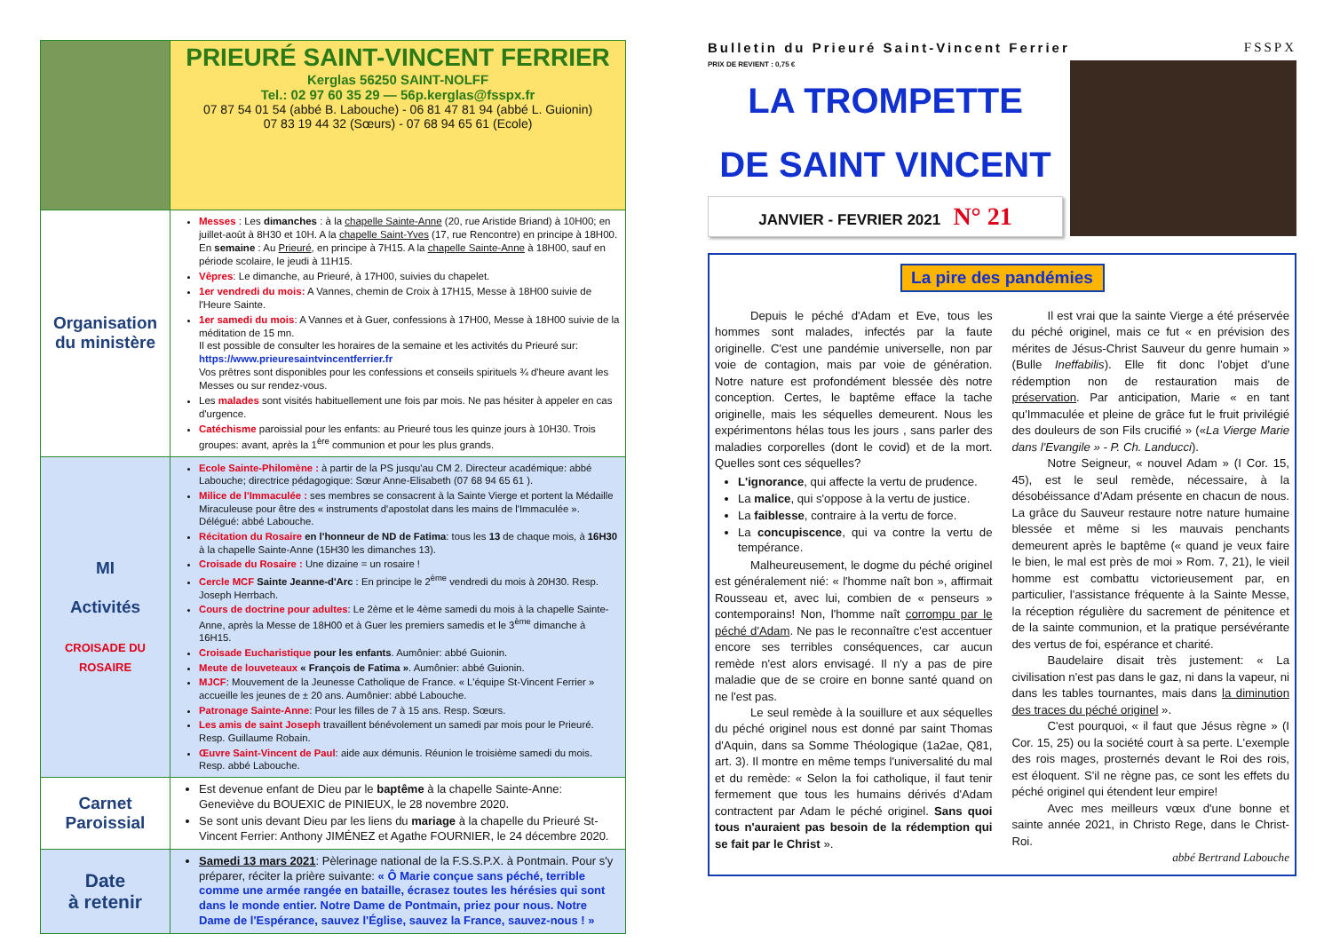| | PRIEURÉ SAINT-VINCENT FERRIER Kerglas 56250 SAINT-NOLFF Tel.: 02 97 60 35 29 — 56p.kerglas@fsspx.fr 07 87 54 01 54 (abbé B. Labouche) - 06 81 47 81 94 (abbé L. Guionin) 07 83 19 44 32 (Sœurs) - 07 68 94 65 61 (Ecole) |
| Organisation du ministère | Messes : Les dimanches : à la chapelle Sainte-Anne (20, rue Aristide Briand) à 10H00; en juillet-août à 8H30 et 10H. A la chapelle Saint-Yves (17, rue Rencontre) en principe à 18H00. En semaine : Au Prieuré , en principe à 7H15. A la chapelle Sainte-Anne à 18H00, sauf en période scolaire, le jeudi à 11H15. Vêpres : Le dimanche, au Prieuré, à 17H00, suivies du chapelet. 1er vendredi du mois: A Vannes, chemin de Croix à 17H15, Messe à 18H00 suivie de l'Heure Sainte. 1er samedi du mois : A Vannes et à Guer, confessions à 17H00, Messe à 18H00 suivie de la méditation de 15 mn. Il est possible de consulter les horaires de la semaine et les activités du Prieuré sur: https://www.prieuresaintvincentferrier.fr Vos prêtres sont disponibles pour les confessions et conseils spirituels ¾ d'heure avant les Messes ou sur rendez-vous. Les malades sont visités habituellement une fois par mois. Ne pas hésiter à appeler en cas d'urgence. Catéchisme paroissial pour les enfants: au Prieuré tous les quinze jours à 10H30. Trois groupes: avant, après la 1<sup>ère</sup> communion et pour les plus grands. |
| MI Activités CROISADE DU ROSAIRE | Ecole Sainte-Philomène : à partir de la PS jusqu'au CM 2. Directeur académique: abbé Labouche; directrice pédagogique: Sœur Anne-Elisabeth (07 68 94 65 61 ). Milice de l'Immaculée : ses membres se consacrent à la Sainte Vierge et portent la Médaille Miraculeuse pour être des « instruments d'apostolat dans les mains de l'Immaculée ». Délégué: abbé Labouche. Récitation du Rosaire en l'honneur de ND de Fatima : tous les 13 de chaque mois, à 16H30 à la chapelle Sainte-Anne (15H30 les dimanches 13). Croisade du Rosaire : Une dizaine = un rosaire ! Cercle MCF Sainte Jeanne-d'Arc : En principe le 2<sup>ème</sup> vendredi du mois à 20H30. Resp. Joseph Herrbach. Cours de doctrine pour adultes : Le 2ème et le 4ème samedi du mois à la chapelle Sainte-Anne, après la Messe de 18H00 et à Guer les premiers samedis et le 3<sup>ème</sup> dimanche à 16H15. Croisade Eucharistique pour les enfants . Aumônier: abbé Guionin. Meute de louveteaux « François de Fatima » . Aumônier: abbé Guionin. MJCF : Mouvement de la Jeunesse Catholique de France. « L'équipe St-Vincent Ferrier » accueille les jeunes de ± 20 ans. Aumônier: abbé Labouche. Patronage Sainte-Anne : Pour les filles de 7 à 15 ans. Resp. Sœurs. Les amis de saint Joseph travaillent bénévolement un samedi par mois pour le Prieuré. Resp. Guillaume Robain. Œuvre Saint-Vincent de Paul : aide aux démunis. Réunion le troisième samedi du mois. Resp. abbé Labouche. |
| Carnet Paroissial | Est devenue enfant de Dieu par le baptême à la chapelle Sainte-Anne: Geneviève du BOUEXIC de PINIEUX, le 28 novembre 2020. Se sont unis devant Dieu par les liens du mariage à la chapelle du Prieuré St-Vincent Ferrier: Anthony JIMÉNEZ et Agathe FOURNIER, le 24 décembre 2020. |
| Date à retenir | Samedi 13 mars 2021 : Pèlerinage national de la F.S.S.P.X. à Pontmain. Pour s'y préparer, réciter la prière suivante: « Ô Marie conçue sans péché, terrible comme une armée rangée en bataille, écrasez toutes les hérésies qui sont dans le monde entier. Notre Dame de Pontmain, priez pour nous. Notre Dame de l'Espérance, sauvez l'Église, sauvez la France, sauvez-nous ! » |
Bulletin du Prieuré Saint-Vincent Ferrier FSSPX
PRIX DE REVIENT : 0,75 €
LA TROMPETTE
DE SAINT VINCENT
JANVIER - FEVRIER 2021 N° 21
La pire des pandémies
Depuis le péché d'Adam et Eve, tous les hommes sont malades, infectés par la faute originelle. C'est une pandémie universelle, non par voie de contagion, mais par voie de génération. Notre nature est profondément blessée dès notre conception. Certes, le baptême efface la tache originelle, mais les séquelles demeurent. Nous les expérimentons hélas tous les jours , sans parler des maladies corporelles (dont le covid) et de la mort. Quelles sont ces séquelles?
L'ignorance, qui affecte la vertu de prudence.
La malice, qui s'oppose à la vertu de justice.
La faiblesse, contraire à la vertu de force.
La concupiscence, qui va contre la vertu de tempérance.
Malheureusement, le dogme du péché originel est généralement nié: « l'homme naît bon », affirmait Rousseau et, avec lui, combien de « penseurs » contemporains! Non, l'homme naît corrompu par le péché d'Adam. Ne pas le reconnaître c'est accentuer encore ses terribles conséquences, car aucun remède n'est alors envisagé. Il n'y a pas de pire maladie que de se croire en bonne santé quand on ne l'est pas.
Le seul remède à la souillure et aux séquelles du péché originel nous est donné par saint Thomas d'Aquin, dans sa Somme Théologique (1a2ae, Q81, art. 3). Il montre en même temps l'universalité du mal et du remède: « Selon la foi catholique, il faut tenir fermement que tous les humains dérivés d'Adam contractent par Adam le péché originel. Sans quoi tous n'auraient pas besoin de la rédemption qui se fait par le Christ ».
Il est vrai que la sainte Vierge a été préservée du péché originel, mais ce fut « en prévision des mérites de Jésus-Christ Sauveur du genre humain » (Bulle Ineffabilis). Elle fit donc l'objet d'une rédemption non de restauration mais de préservation. Par anticipation, Marie « en tant qu'Immaculée et pleine de grâce fut le fruit privilégié des douleurs de son Fils crucifié » («La Vierge Marie dans l'Evangile » - P. Ch. Landucci).
Notre Seigneur, « nouvel Adam » (I Cor. 15, 45), est le seul remède, nécessaire, à la désobéissance d'Adam présente en chacun de nous. La grâce du Sauveur restaure notre nature humaine blessée et même si les mauvais penchants demeurent après le baptême (« quand je veux faire le bien, le mal est près de moi » Rom. 7, 21), le vieil homme est combattu victorieusement par, en particulier, l'assistance fréquente à la Sainte Messe, la réception régulière du sacrement de pénitence et de la sainte communion, et la pratique persévérante des vertus de foi, espérance et charité.
Baudelaire disait très justement: « La civilisation n'est pas dans le gaz, ni dans la vapeur, ni dans les tables tournantes, mais dans la diminution des traces du péché originel ».
C'est pourquoi, « il faut que Jésus règne » (I Cor. 15, 25) ou la société court à sa perte. L'exemple des rois mages, prosternés devant le Roi des rois, est éloquent. S'il ne règne pas, ce sont les effets du péché originel qui étendent leur empire!
Avec mes meilleurs vœux d'une bonne et sainte année 2021, in Christo Rege, dans le Christ-Roi.
abbé Bertrand Labouche